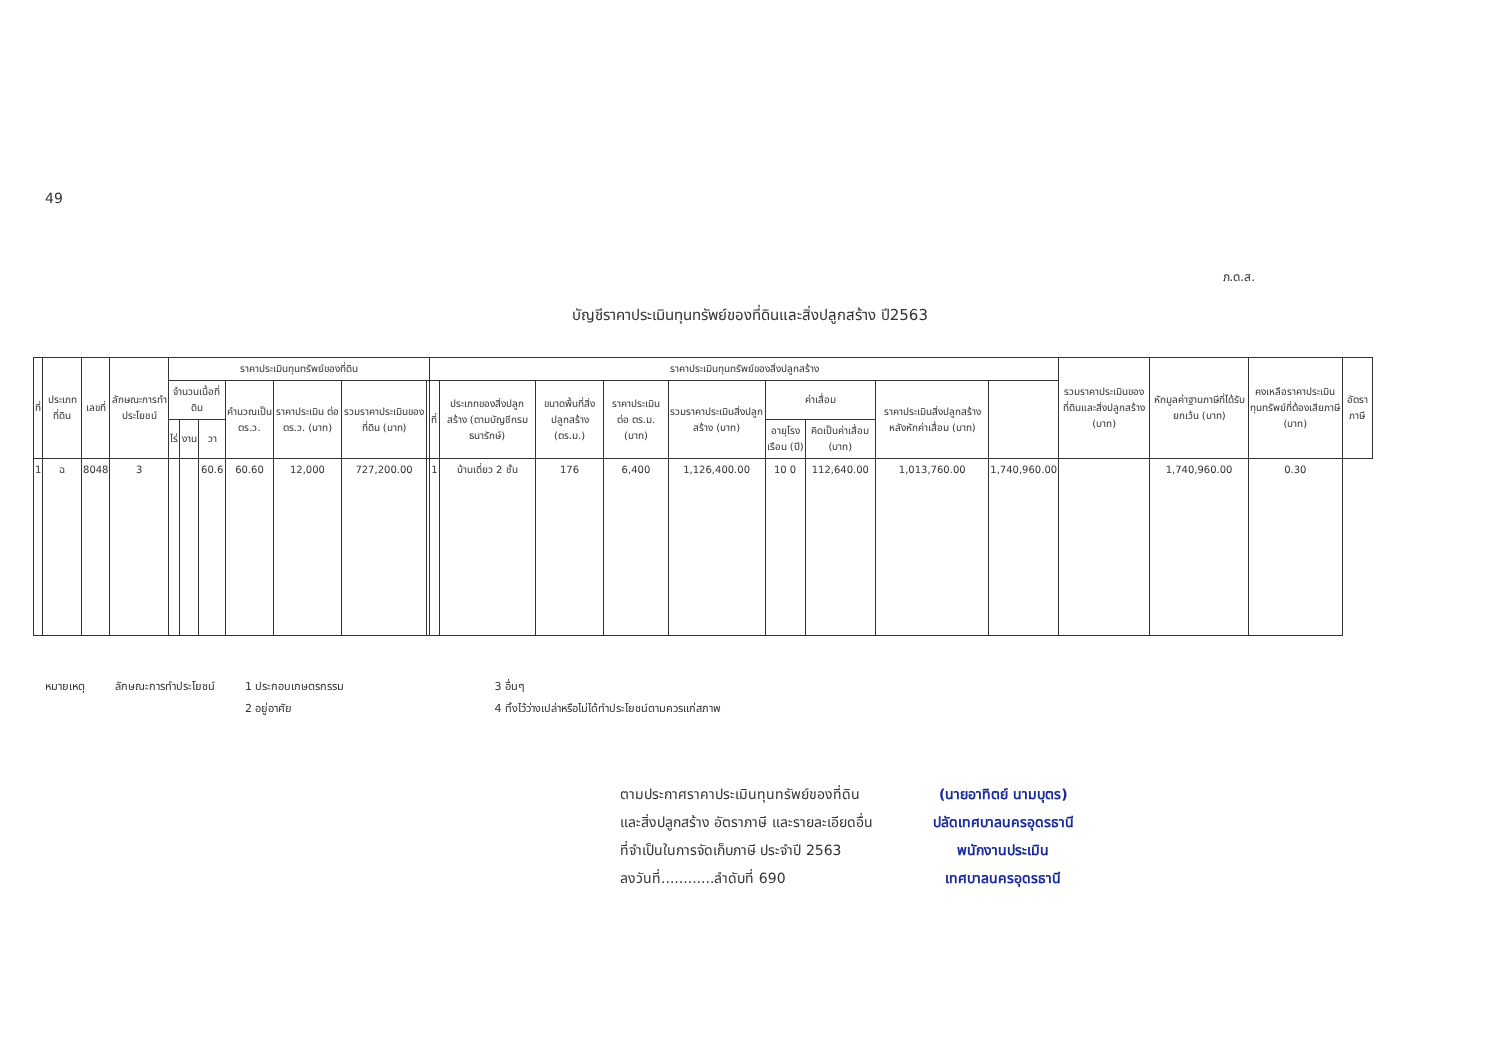49
ภ.ด.ส.
บัญชีราคาประเมินทุนทรัพย์ของที่ดินและสิ่งปลูกสร้าง ปี2563
| ที่ | ประเภทที่ดิน | เลขที่ | ลักษณะการทำประโยชน์ | ราคาประเมินทุนทรัพย์ของที่ดิน | | | | | | | ราคาประเมินทุนทรัพย์ของสิ่งปลูกสร้าง | | | | | | | | | รวมราคาประเมินของที่ดินและสิ่งปลูกสร้าง (บาท) | หักมูลค่าฐานภาษีที่ได้รับยกเว้น (บาท) | คงเหลือราคาประเมินทุนทรัพย์ที่ต้องเสียภาษี (บาท) | อัตราภาษี |
| --- | --- | --- | --- | --- | --- | --- | --- | --- | --- | --- | --- | --- | --- | --- | --- | --- | --- | --- | --- | --- | --- | --- | --- |
| | | | | จำนวนเนื้อที่ดิน | | | คำนวณเป็น ตร.ว. | ราคาประเมิน ต่อ ตร.ว. (บาท) | รวมราคาประเมินของที่ดิน (บาท) | | ที่ | ประเภทของสิ่งปลูกสร้าง (ตามบัญชีกรมธนารักษ์) | ขนาดพื้นที่สิ่งปลูกสร้าง (ตร.ม.) | ราคาประเมิน ต่อ ตร.ม. (บาท) | รวมราคาประเมินสิ่งปลูกสร้าง (บาท) | ค่าเสื่อม | | ราคาประเมินสิ่งปลูกสร้างหลังหักค่าเสื่อม (บาท) | | | | | |
| | | | | ไร่ | งาน | วา | | | | | | | | | | อายุโรงเรือน (ปี) | คิดเป็นค่าเสื่อม (บาท) | | | | | | |
| 1 | ฉ | 8048 | 3 | | | 60.6 | 60.60 | 12,000 | 727,200.00 | | 1 | บ้านเดี่ยว 2 ชั้น | 176 | 6,400 | 1,126,400.00 | 10 0 | 112,640.00 | 1,013,760.00 | 1,740,960.00 | | 1,740,960.00 | 0.30 | |
หมายเหตุ ลักษณะการทำประโยชน์ 1 ประกอบเกษตรกรรม
2 อยู่อาศัย
3 อื่นๆ
4 ทิ้งไว้ว่างเปล่าหรือไม่ได้ทำประโยชน์ตามควรแก่สภาพ
ตามประกาศราคาประเมินทุนทรัพย์ของที่ดิน
และสิ่งปลูกสร้าง อัตราภาษี และรายละเอียดอื่น
ที่จำเป็นในการจัดเก็บภาษี ประจำปี 2563
ลงวันที่............ลำดับที่ 690
(นายอาทิตย์ นามบุตร)
ปลัดเทศบาลนครอุดรธานี
พนักงานประเมิน
เทศบาลนครอุดรธานี